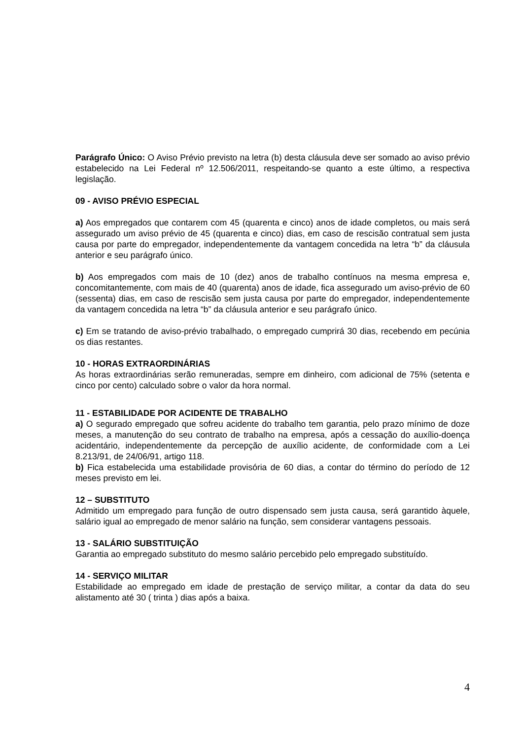Parágrafo Único: O Aviso Prévio previsto na letra (b) desta cláusula deve ser somado ao aviso prévio estabelecido na Lei Federal nº 12.506/2011, respeitando-se quanto a este último, a respectiva legislação.
09 - AVISO PRÉVIO ESPECIAL
a) Aos empregados que contarem com 45 (quarenta e cinco) anos de idade completos, ou mais será assegurado um aviso prévio de 45 (quarenta e cinco) dias, em caso de rescisão contratual sem justa causa por parte do empregador, independentemente da vantagem concedida na letra “b” da cláusula anterior e seu parágrafo único.
b) Aos empregados com mais de 10 (dez) anos de trabalho contínuos na mesma empresa e, concomitantemente, com mais de 40 (quarenta) anos de idade, fica assegurado um aviso-prévio de 60 (sessenta) dias, em caso de rescisão sem justa causa por parte do empregador, independentemente da vantagem concedida na letra “b” da cláusula anterior e seu parágrafo único.
c) Em se tratando de aviso-prévio trabalhado, o empregado cumprirá 30 dias, recebendo em pecúnia os dias restantes.
10 - HORAS EXTRAORDINÁRIAS
As horas extraordinárias serão remuneradas, sempre em dinheiro, com adicional de 75% (setenta e cinco por cento) calculado sobre o valor da hora normal.
11 - ESTABILIDADE POR ACIDENTE DE TRABALHO
a) O segurado empregado que sofreu acidente do trabalho tem garantia, pelo prazo mínimo de doze meses, a manutenção do seu contrato de trabalho na empresa, após a cessação do auxílio-doença acidentário, independentemente da percepção de auxílio acidente, de conformidade com a Lei 8.213/91, de 24/06/91, artigo 118.
b) Fica estabelecida uma estabilidade provisória de 60 dias, a contar do término do período de 12 meses previsto em lei.
12 – SUBSTITUTO
Admitido um empregado para função de outro dispensado sem justa causa, será garantido àquele, salário igual ao empregado de menor salário na função, sem considerar vantagens pessoais.
13 - SALÁRIO SUBSTITUIÇÃO
Garantia ao empregado substituto do mesmo salário percebido pelo empregado substituído.
14 - SERVIÇO MILITAR
Estabilidade ao empregado em idade de prestação de serviço militar, a contar da data do seu alistamento até 30 ( trinta ) dias após a baixa.
4